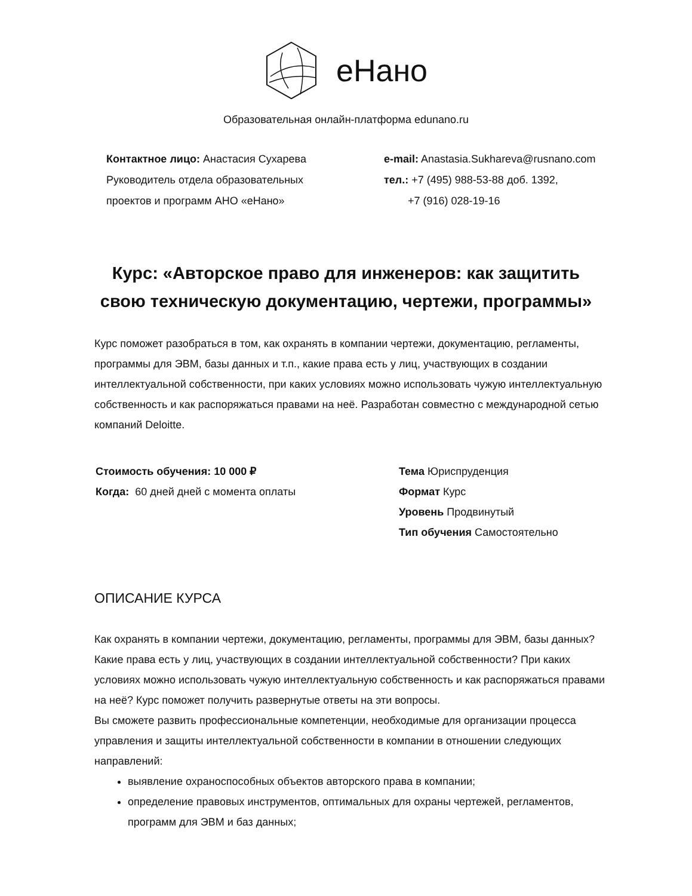еНано
Образовательная онлайн-платформа edunano.ru
Контактное лицо: Анастасия Сухарева
Руководитель отдела образовательных
проектов и программ АНО «еНано»
e-mail: Anastasia.Sukhareva@rusnano.com
тел.: +7 (495) 988-53-88 доб. 1392,
+7 (916) 028-19-16
Курс: «Авторское право для инженеров: как защитить
свою техническую документацию, чертежи, программы»
Курс поможет разобраться в том, как охранять в компании чертежи, документацию, регламенты, программы для ЭВМ, базы данных и т.п., какие права есть у лиц, участвующих в создании интеллектуальной собственности, при каких условиях можно использовать чужую интеллектуальную собственность и как распоряжаться правами на неё. Разработан совместно с международной сетью компаний Deloitte.
Стоимость обучения: 10 000 ₽
Когда: 60 дней дней с момента оплаты
Тема Юриспруденция
Формат Курс
Уровень Продвинутый
Тип обучения Самостоятельно
ОПИСАНИЕ КУРСА
Как охранять в компании чертежи, документацию, регламенты, программы для ЭВМ, базы данных? Какие права есть у лиц, участвующих в создании интеллектуальной собственности? При каких условиях можно использовать чужую интеллектуальную собственность и как распоряжаться правами на неё? Курс поможет получить развернутые ответы на эти вопросы.
Вы сможете развить профессиональные компетенции, необходимые для организации процесса управления и защиты интеллектуальной собственности в компании в отношении следующих направлений:
выявление охраноспособных объектов авторского права в компании;
определение правовых инструментов, оптимальных для охраны чертежей, регламентов, программ для ЭВМ и баз данных;